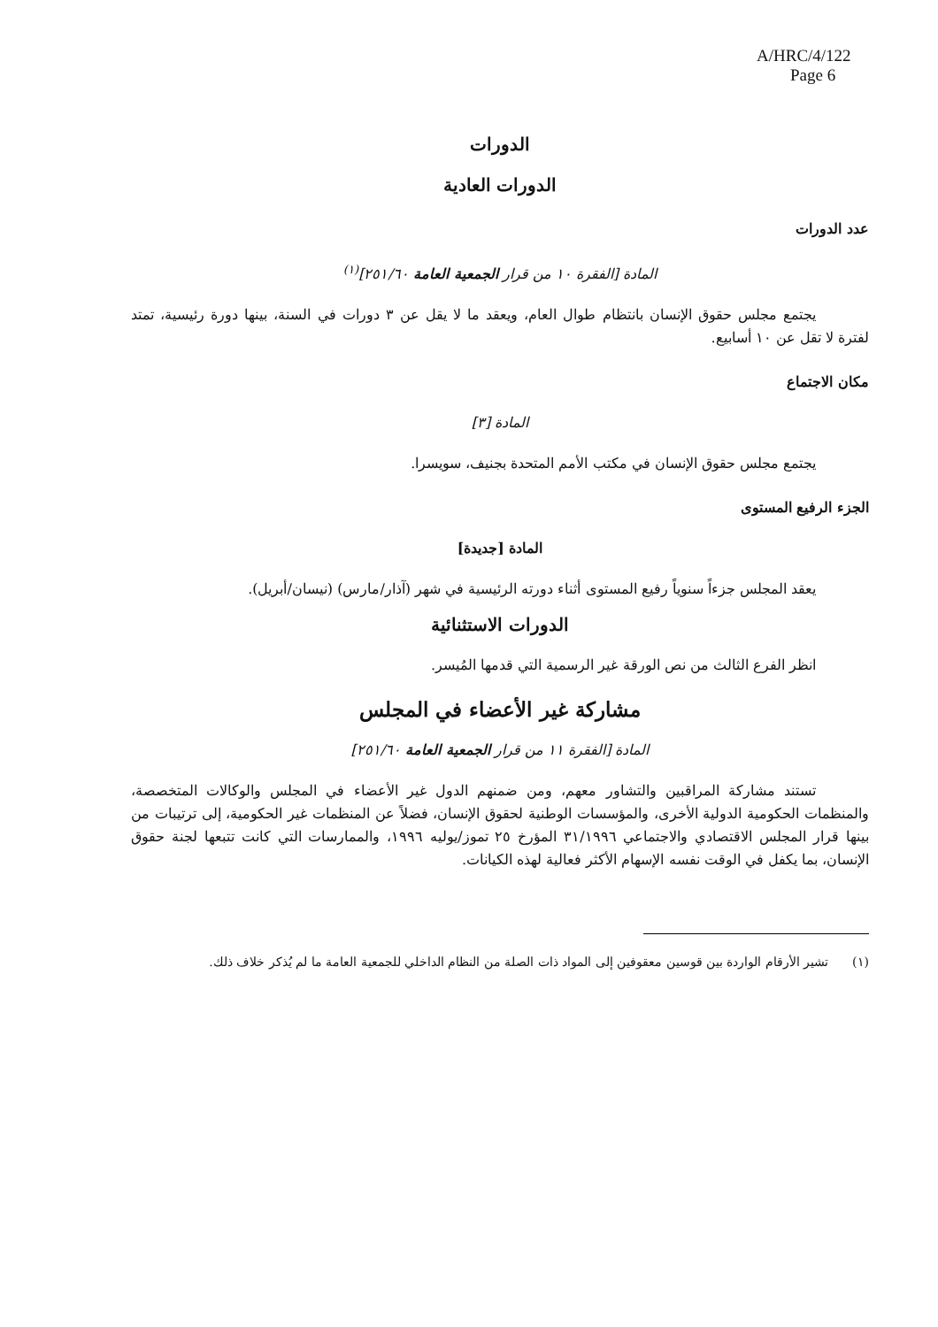A/HRC/4/122
Page 6
الدورات
الدورات العادية
عدد الدورات
المادة [الفقرة ١٠ من قرار الجمعية العامة ٢٥١/٦٠]<sup>(١)</sup>
يجتمع مجلس حقوق الإنسان بانتظام طوال العام، ويعقد ما لا يقل عن ٣ دورات في السنة، بينها دورة رئيسية، تمتد لفترة لا تقل عن ١٠ أسابيع.
مكان الاجتماع
المادة [٣]
يجتمع مجلس حقوق الإنسان في مكتب الأمم المتحدة بجنيف، سويسرا.
الجزء الرفيع المستوى
المادة [جديدة]
يعقد المجلس جزءاً سنوياً رفيع المستوى أثناء دورته الرئيسية في شهر (آذار/مارس) (نيسان/أبريل).
الدورات الاستثنائية
انظر الفرع الثالث من نص الورقة غير الرسمية التي قدمها المُيسر.
مشاركة غير الأعضاء في المجلس
المادة [الفقرة ١١ من قرار الجمعية العامة ٢٥١/٦٠]
تستند مشاركة المراقبين والتشاور معهم، ومن ضمنهم الدول غير الأعضاء في المجلس والوكالات المتخصصة، والمنظمات الحكومية الدولية الأخرى، والمؤسسات الوطنية لحقوق الإنسان، فضلاً عن المنظمات غير الحكومية، إلى ترتيبات من بينها قرار المجلس الاقتصادي والاجتماعي ٣١/١٩٩٦ المؤرخ ٢٥ تموز/يوليه ١٩٩٦، والممارسات التي كانت تتبعها لجنة حقوق الإنسان، بما يكفل في الوقت نفسه الإسهام الأكثر فعالية لهذه الكيانات.
(١) تشير الأرقام الواردة بين قوسين معقوفين إلى المواد ذات الصلة من النظام الداخلي للجمعية العامة ما لم يُذكر خلاف ذلك.